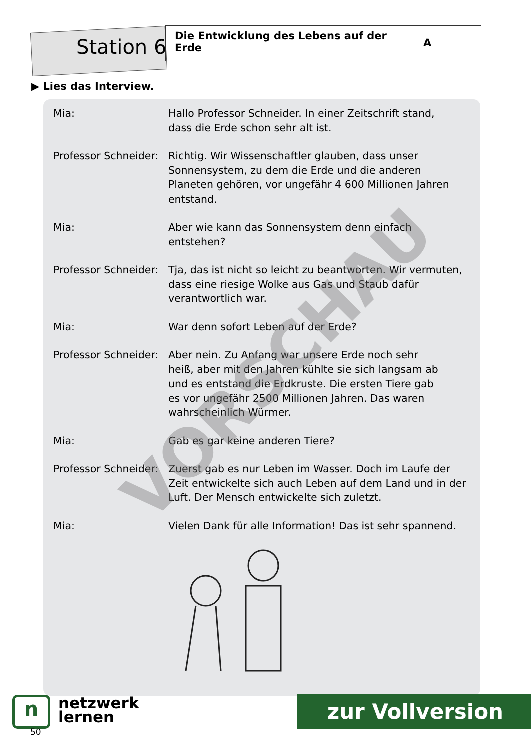Station 6
Die Entwicklung des Lebens auf der Erde
A
▶ Lies das Interview.
| Mia: | Hallo Professor Schneider. In einer Zeitschrift stand, dass die Erde schon sehr alt ist. |
| Professor Schneider: | Richtig. Wir Wissenschaftler glauben, dass unser Sonnensystem, zu dem die Erde und die anderen Planeten gehören, vor ungefähr 4 600 Millionen Jahren entstand. |
| Mia: | Aber wie kann das Sonnensystem denn einfach entstehen? |
| Professor Schneider: | Tja, das ist nicht so leicht zu beantworten. Wir vermuten, dass eine riesige Wolke aus Gas und Staub dafür verantwortlich war. |
| Mia: | War denn sofort Leben auf der Erde? |
| Professor Schneider: | Aber nein. Zu Anfang war unsere Erde noch sehr heiß, aber mit den Jahren kühlte sie sich langsam ab und es entstand die Erdkruste. Die ersten Tiere gab es vor ungefähr 2500 Millionen Jahren. Das waren wahrscheinlich Würmer. |
| Mia: | Gab es gar keine anderen Tiere? |
| Professor Schneider: | Zuerst gab es nur Leben im Wasser. Doch im Laufe der Zeit entwickelte sich auch Leben auf dem Land und in der Luft. Der Mensch entwickelte sich zuletzt. |
| Mia: | Vielen Dank für alle Information! Das ist sehr spannend. |
VORSCHAU
n
netzwerk
lernen
50
zur Vollversion